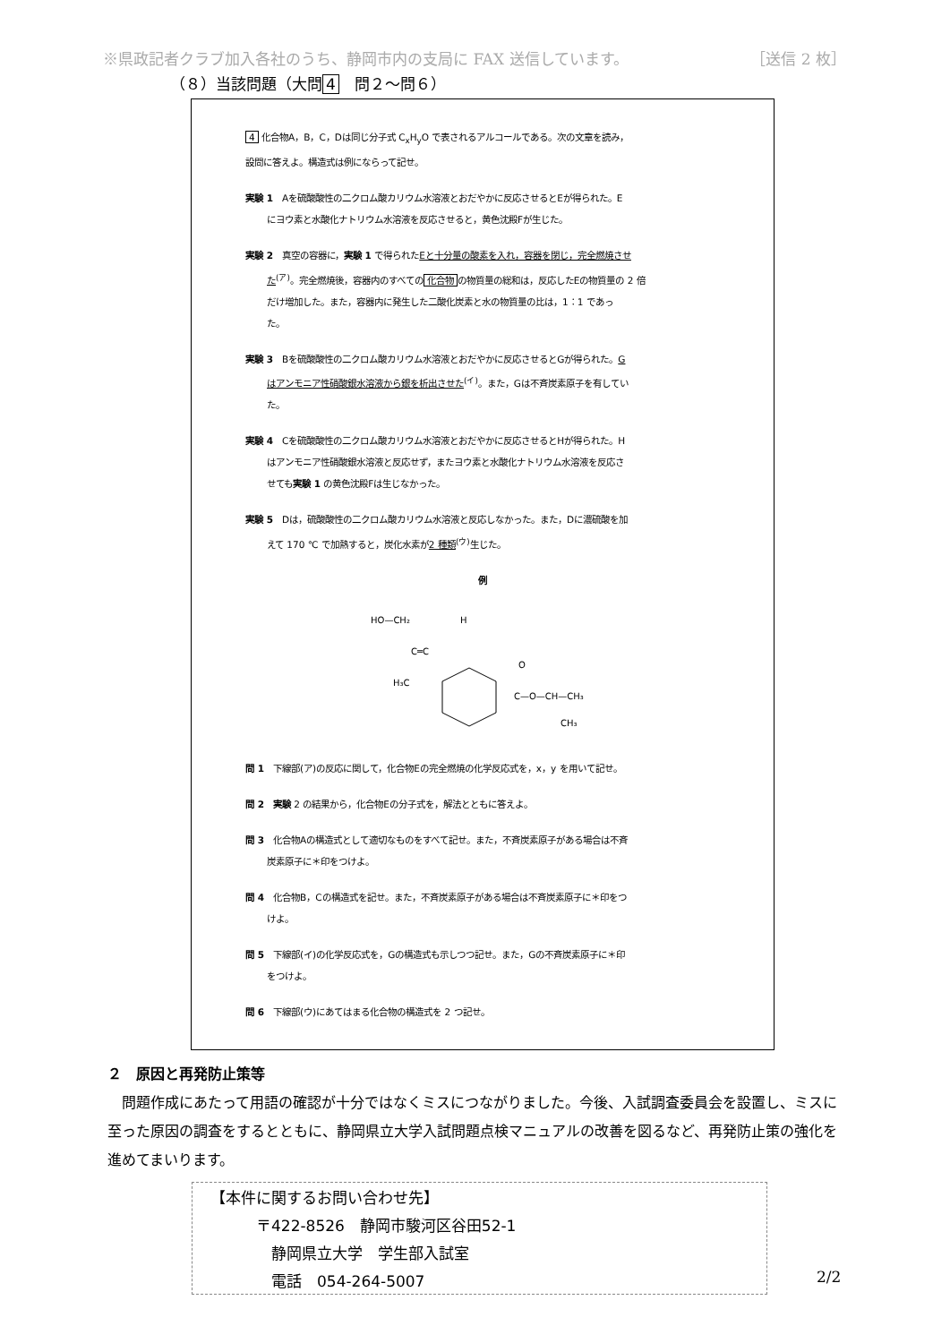※県政記者クラブ加入各社のうち、静岡市内の支局に FAX 送信しています。 ［送信 2 枚］
（８）当該問題（大問 4　問２～問６）
4 化合物A，B，C，Dは同じ分子式 C<sub>x</sub>H<sub>y</sub>O で表されるアルコールである。次の文章を読み，
設問に答えよ。構造式は例にならって記せ。
実験 1　Aを硫酸酸性の二クロム酸カリウム水溶液とおだやかに反応させるとEが得られた。E
にヨウ素と水酸化ナトリウム水溶液を反応させると，黄色沈殿Fが生じた。
実験 2　真空の容器に，実験 1 で得られたEと十分量の酸素を入れ，容器を閉じ，完全燃焼させ
た<sup>(ア)</sup>。完全燃焼後，容器内のすべての 化合物 の物質量の総和は，反応したEの物質量の 2 倍
だけ増加した。また，容器内に発生した二酸化炭素と水の物質量の比は，1：1 であっ
た。
実験 3　Bを硫酸酸性の二クロム酸カリウム水溶液とおだやかに反応させるとGが得られた。G
はアンモニア性硝酸銀水溶液から銀を析出させた<sup>(イ)</sup>。また，Gは不斉炭素原子を有してい
た。
実験 4　Cを硫酸酸性の二クロム酸カリウム水溶液とおだやかに反応させるとHが得られた。H
はアンモニア性硝酸銀水溶液と反応せず，またヨウ素と水酸化ナトリウム水溶液を反応さ
せても実験 1 の黄色沈殿Fは生じなかった。
実験 5　Dは，硫酸酸性の二クロム酸カリウム水溶液と反応しなかった。また，Dに濃硫酸を加
えて 170 ℃ で加熱すると，炭化水素が2 種類<sup>(ウ)</sup>生じた。
例
HO—CH₂
H
C═C
H₃C
C—O—CH—CH₃
O
CH₃
問 1　下線部(ア)の反応に関して，化合物Eの完全燃焼の化学反応式を，x，y を用いて記せ。
問 2　実験 2 の結果から，化合物Eの分子式を，解法とともに答えよ。
問 3　化合物Aの構造式として適切なものをすべて記せ。また，不斉炭素原子がある場合は不斉
炭素原子に＊印をつけよ。
問 4　化合物B，Cの構造式を記せ。また，不斉炭素原子がある場合は不斉炭素原子に＊印をつ
けよ。
問 5　下線部(イ)の化学反応式を，Gの構造式も示しつつ記せ。また，Gの不斉炭素原子に＊印
をつけよ。
問 6　下線部(ウ)にあてはまる化合物の構造式を 2 つ記せ。
２　原因と再発防止策等
　問題作成にあたって用語の確認が十分ではなくミスにつながりました。今後、入試調査委員会を設置し、ミスに至った原因の調査をするとともに、静岡県立大学入試問題点検マニュアルの改善を図るなど、再発防止策の強化を進めてまいります。
【本件に関するお問い合わせ先】
　　　〒422-8526　静岡市駿河区谷田52-1
　　　　静岡県立大学　学生部入試室
　　　　電話　054-264-5007
2/2